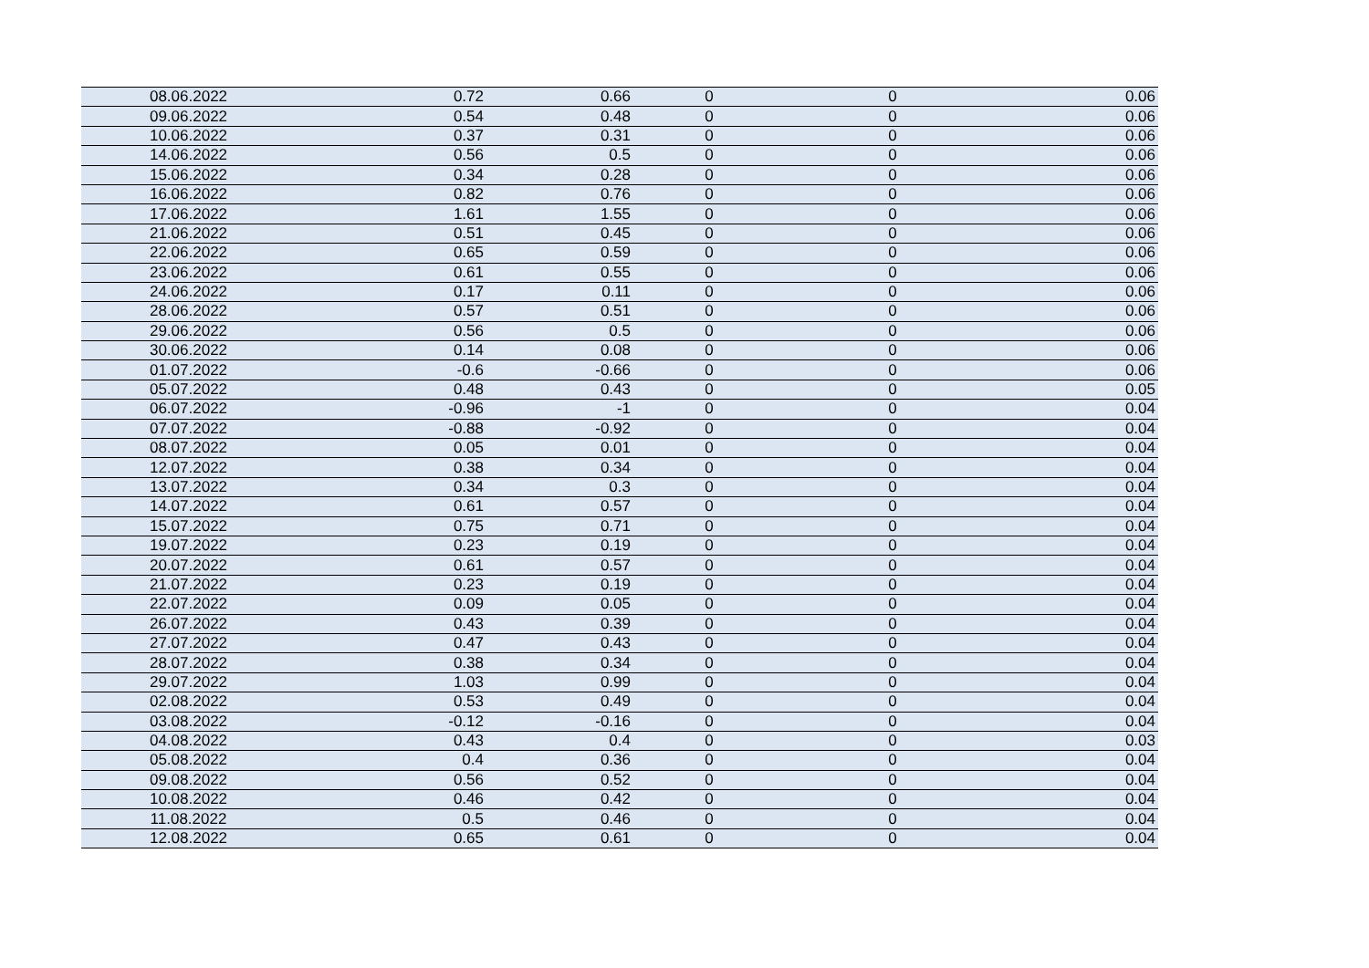| 08.06.2022 | 0.72 | 0.66 | 0 | 0 | 0.06 |
| 09.06.2022 | 0.54 | 0.48 | 0 | 0 | 0.06 |
| 10.06.2022 | 0.37 | 0.31 | 0 | 0 | 0.06 |
| 14.06.2022 | 0.56 | 0.5 | 0 | 0 | 0.06 |
| 15.06.2022 | 0.34 | 0.28 | 0 | 0 | 0.06 |
| 16.06.2022 | 0.82 | 0.76 | 0 | 0 | 0.06 |
| 17.06.2022 | 1.61 | 1.55 | 0 | 0 | 0.06 |
| 21.06.2022 | 0.51 | 0.45 | 0 | 0 | 0.06 |
| 22.06.2022 | 0.65 | 0.59 | 0 | 0 | 0.06 |
| 23.06.2022 | 0.61 | 0.55 | 0 | 0 | 0.06 |
| 24.06.2022 | 0.17 | 0.11 | 0 | 0 | 0.06 |
| 28.06.2022 | 0.57 | 0.51 | 0 | 0 | 0.06 |
| 29.06.2022 | 0.56 | 0.5 | 0 | 0 | 0.06 |
| 30.06.2022 | 0.14 | 0.08 | 0 | 0 | 0.06 |
| 01.07.2022 | -0.6 | -0.66 | 0 | 0 | 0.06 |
| 05.07.2022 | 0.48 | 0.43 | 0 | 0 | 0.05 |
| 06.07.2022 | -0.96 | -1 | 0 | 0 | 0.04 |
| 07.07.2022 | -0.88 | -0.92 | 0 | 0 | 0.04 |
| 08.07.2022 | 0.05 | 0.01 | 0 | 0 | 0.04 |
| 12.07.2022 | 0.38 | 0.34 | 0 | 0 | 0.04 |
| 13.07.2022 | 0.34 | 0.3 | 0 | 0 | 0.04 |
| 14.07.2022 | 0.61 | 0.57 | 0 | 0 | 0.04 |
| 15.07.2022 | 0.75 | 0.71 | 0 | 0 | 0.04 |
| 19.07.2022 | 0.23 | 0.19 | 0 | 0 | 0.04 |
| 20.07.2022 | 0.61 | 0.57 | 0 | 0 | 0.04 |
| 21.07.2022 | 0.23 | 0.19 | 0 | 0 | 0.04 |
| 22.07.2022 | 0.09 | 0.05 | 0 | 0 | 0.04 |
| 26.07.2022 | 0.43 | 0.39 | 0 | 0 | 0.04 |
| 27.07.2022 | 0.47 | 0.43 | 0 | 0 | 0.04 |
| 28.07.2022 | 0.38 | 0.34 | 0 | 0 | 0.04 |
| 29.07.2022 | 1.03 | 0.99 | 0 | 0 | 0.04 |
| 02.08.2022 | 0.53 | 0.49 | 0 | 0 | 0.04 |
| 03.08.2022 | -0.12 | -0.16 | 0 | 0 | 0.04 |
| 04.08.2022 | 0.43 | 0.4 | 0 | 0 | 0.03 |
| 05.08.2022 | 0.4 | 0.36 | 0 | 0 | 0.04 |
| 09.08.2022 | 0.56 | 0.52 | 0 | 0 | 0.04 |
| 10.08.2022 | 0.46 | 0.42 | 0 | 0 | 0.04 |
| 11.08.2022 | 0.5 | 0.46 | 0 | 0 | 0.04 |
| 12.08.2022 | 0.65 | 0.61 | 0 | 0 | 0.04 |